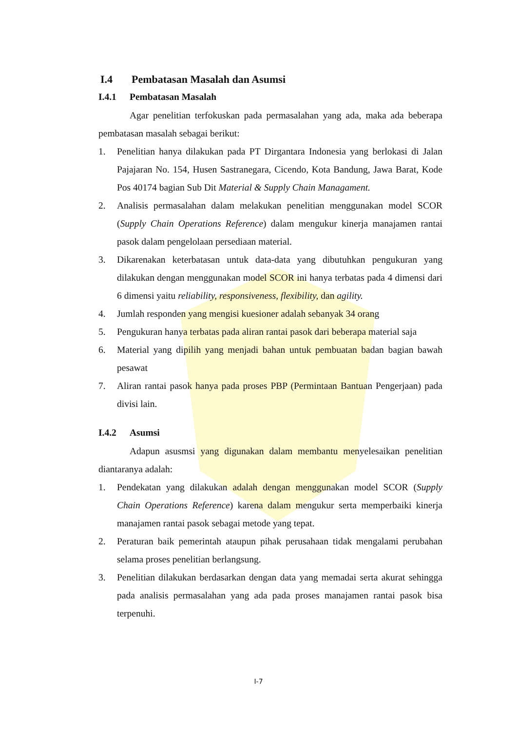I.4 Pembatasan Masalah dan Asumsi
I.4.1 Pembatasan Masalah
Agar penelitian terfokuskan pada permasalahan yang ada, maka ada beberapa pembatasan masalah sebagai berikut:
1. Penelitian hanya dilakukan pada PT Dirgantara Indonesia yang berlokasi di Jalan Pajajaran No. 154, Husen Sastranegara, Cicendo, Kota Bandung, Jawa Barat, Kode Pos 40174 bagian Sub Dit Material & Supply Chain Managament.
2. Analisis permasalahan dalam melakukan penelitian menggunakan model SCOR (Supply Chain Operations Reference) dalam mengukur kinerja manajamen rantai pasok dalam pengelolaan persediaan material.
3. Dikarenakan keterbatasan untuk data-data yang dibutuhkan pengukuran yang dilakukan dengan menggunakan model SCOR ini hanya terbatas pada 4 dimensi dari 6 dimensi yaitu reliability, responsiveness, flexibility, dan agility.
4. Jumlah responden yang mengisi kuesioner adalah sebanyak 34 orang
5. Pengukuran hanya terbatas pada aliran rantai pasok dari beberapa material saja
6. Material yang dipilih yang menjadi bahan untuk pembuatan badan bagian bawah pesawat
7. Aliran rantai pasok hanya pada proses PBP (Permintaan Bantuan Pengerjaan) pada divisi lain.
I.4.2 Asumsi
Adapun asusmsi yang digunakan dalam membantu menyelesaikan penelitian diantaranya adalah:
1. Pendekatan yang dilakukan adalah dengan menggunakan model SCOR (Supply Chain Operations Reference) karena dalam mengukur serta memperbaiki kinerja manajamen rantai pasok sebagai metode yang tepat.
2. Peraturan baik pemerintah ataupun pihak perusahaan tidak mengalami perubahan selama proses penelitian berlangsung.
3. Penelitian dilakukan berdasarkan dengan data yang memadai serta akurat sehingga pada analisis permasalahan yang ada pada proses manajamen rantai pasok bisa terpenuhi.
I-7